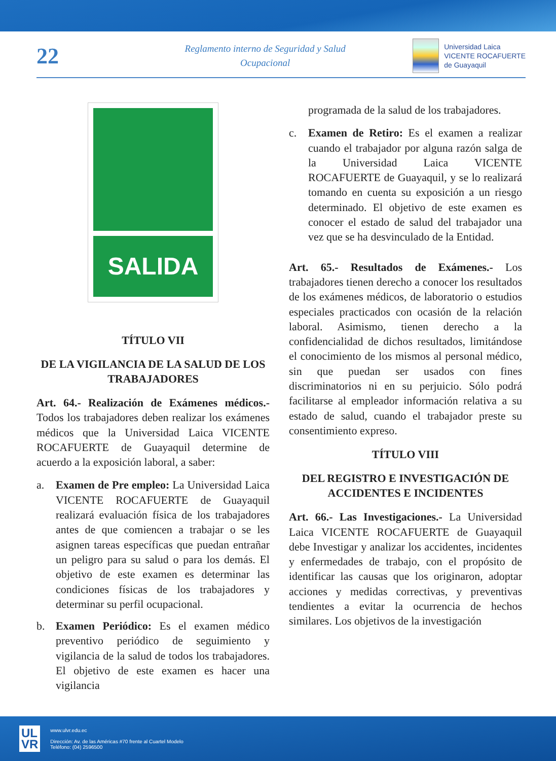22
Reglamento interno de Seguridad y Salud
Ocupacional
Universidad Laica
VICENTE ROCAFUERTE
de Guayaquil
SALIDA
TÍTULO VII
DE LA VIGILANCIA DE LA SALUD DE LOS TRABAJADORES
Art. 64.- Realización de Exámenes médicos.- Todos los trabajadores deben realizar los exámenes médicos que la Universidad Laica VICENTE ROCAFUERTE de Guayaquil determine de acuerdo a la exposición laboral, a saber:
a. Examen de Pre empleo: La Universidad Laica VICENTE ROCAFUERTE de Guayaquil realizará evaluación física de los trabajadores antes de que comiencen a trabajar o se les asignen tareas específicas que puedan entrañar un peligro para su salud o para los demás. El objetivo de este examen es determinar las condiciones físicas de los trabajadores y determinar su perfil ocupacional.
b. Examen Periódico: Es el examen médico preventivo periódico de seguimiento y vigilancia de la salud de todos los trabajadores. El objetivo de este examen es hacer una vigilancia
programada de la salud de los trabajadores.
c. Examen de Retiro: Es el examen a realizar cuando el trabajador por alguna razón salga de la Universidad Laica VICENTE ROCAFUERTE de Guayaquil, y se lo realizará tomando en cuenta su exposición a un riesgo determinado. El objetivo de este examen es conocer el estado de salud del trabajador una vez que se ha desvinculado de la Entidad.
Art. 65.- Resultados de Exámenes.- Los trabajadores tienen derecho a conocer los resultados de los exámenes médicos, de laboratorio o estudios especiales practicados con ocasión de la relación laboral. Asimismo, tienen derecho a la confidencialidad de dichos resultados, limitándose el conocimiento de los mismos al personal médico, sin que puedan ser usados con fines discriminatorios ni en su perjuicio. Sólo podrá facilitarse al empleador información relativa a su estado de salud, cuando el trabajador preste su consentimiento expreso.
TÍTULO VIII
DEL REGISTRO E INVESTIGACIÓN DE ACCIDENTES E INCIDENTES
Art. 66.- Las Investigaciones.- La Universidad Laica VICENTE ROCAFUERTE de Guayaquil debe Investigar y analizar los accidentes, incidentes y enfermedades de trabajo, con el propósito de identificar las causas que los originaron, adoptar acciones y medidas correctivas, y preventivas tendientes a evitar la ocurrencia de hechos similares. Los objetivos de la investigación
UL
VR
www.ulvr.edu.ec
Dirección: Av. de las Américas #70 frente al Cuartel Modelo
Teléfono: (04) 2596500